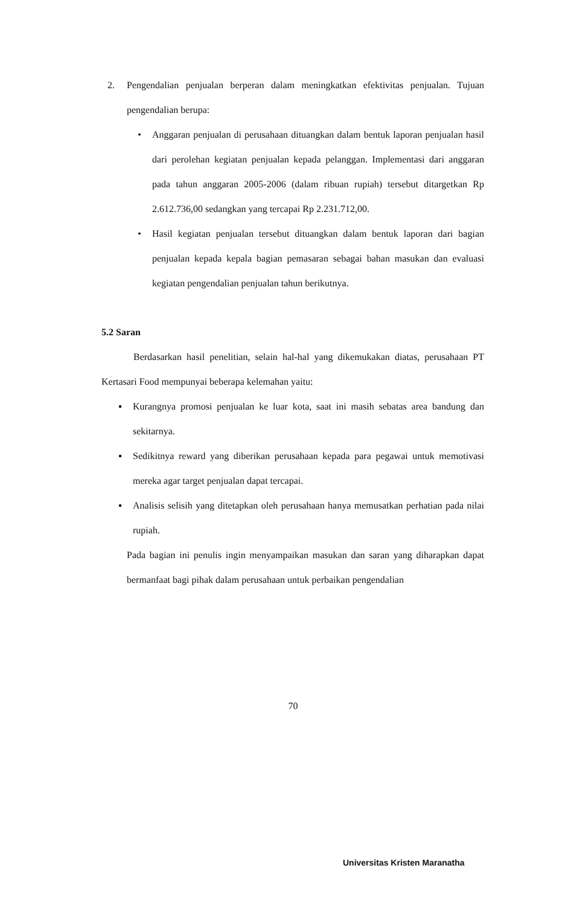2. Pengendalian penjualan berperan dalam meningkatkan efektivitas penjualan. Tujuan pengendalian berupa:
• Anggaran penjualan di perusahaan dituangkan dalam bentuk laporan penjualan hasil dari perolehan kegiatan penjualan kepada pelanggan. Implementasi dari anggaran pada tahun anggaran 2005-2006 (dalam ribuan rupiah) tersebut ditargetkan Rp 2.612.736,00 sedangkan yang tercapai Rp 2.231.712,00.
• Hasil kegiatan penjualan tersebut dituangkan dalam bentuk laporan dari bagian penjualan kepada kepala bagian pemasaran sebagai bahan masukan dan evaluasi kegiatan pengendalian penjualan tahun berikutnya.
5.2 Saran
Berdasarkan hasil penelitian, selain hal-hal yang dikemukakan diatas, perusahaan PT Kertasari Food mempunyai beberapa kelemahan yaitu:
▪ Kurangnya promosi penjualan ke luar kota, saat ini masih sebatas area bandung dan sekitarnya.
▪ Sedikitnya reward yang diberikan perusahaan kepada para pegawai untuk memotivasi mereka agar target penjualan dapat tercapai.
▪ Analisis selisih yang ditetapkan oleh perusahaan hanya memusatkan perhatian pada nilai rupiah.
Pada bagian ini penulis ingin menyampaikan masukan dan saran yang diharapkan dapat bermanfaat bagi pihak dalam perusahaan untuk perbaikan pengendalian
70
Universitas Kristen Maranatha